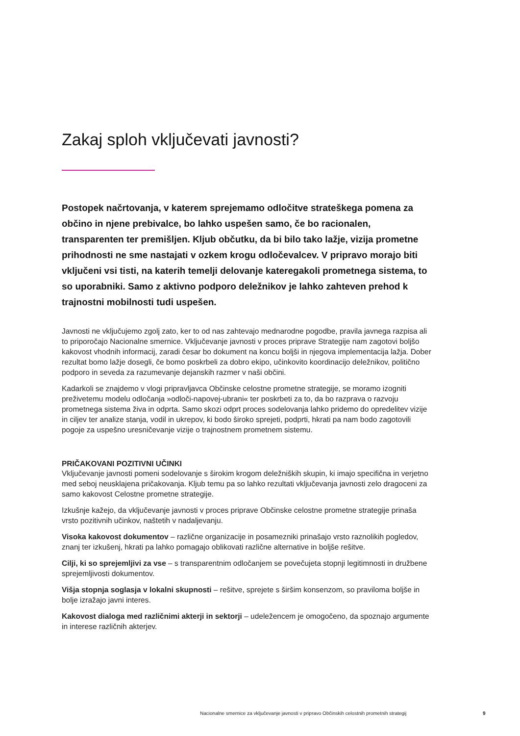Zakaj sploh vključevati javnosti?
Postopek načrtovanja, v katerem sprejemamo odločitve strateškega pomena za občino in njene prebivalce, bo lahko uspešen samo, če bo racionalen, transparenten ter premišljen. Kljub občutku, da bi bilo tako lažje, vizija prometne prihodnosti ne sme nastajati v ozkem krogu odločevalcev. V pripravo morajo biti vključeni vsi tisti, na katerih temelji delovanje kateregakoli prometnega sistema, to so uporabniki. Samo z aktivno podporo deležnikov je lahko zahteven prehod k trajnostni mobilnosti tudi uspešen.
Javnosti ne vključujemo zgolj zato, ker to od nas zahtevajo mednarodne pogodbe, pravila javnega razpisa ali to priporočajo Nacionalne smernice. Vključevanje javnosti v proces priprave Strategije nam zagotovi boljšo kakovost vhodnih informacij, zaradi česar bo dokument na koncu boljši in njegova implementacija lažja. Dober rezultat bomo lažje dosegli, če bomo poskrbeli za dobro ekipo, učinkovito koordinacijo deležnikov, politično podporo in seveda za razumevanje dejanskih razmer v naši občini.
Kadarkoli se znajdemo v vlogi pripravljavca Občinske celostne prometne strategije, se moramo izogniti preživetemu modelu odločanja »odloči-napovej-ubrani« ter poskrbeti za to, da bo razprava o razvoju prometnega sistema živa in odprta. Samo skozi odprt proces sodelovanja lahko pridemo do opredelitev vizije in ciljev ter analize stanja, vodil in ukrepov, ki bodo široko sprejeti, podprti, hkrati pa nam bodo zagotovili pogoje za uspešno uresničevanje vizije o trajnostnem prometnem sistemu.
PRIČAKOVANI POZITIVNI UČINKI
Vključevanje javnosti pomeni sodelovanje s širokim krogom deležniških skupin, ki imajo specifična in verjetno med seboj neusklajena pričakovanja. Kljub temu pa so lahko rezultati vključevanja javnosti zelo dragoceni za samo kakovost Celostne prometne strategije.
Izkušnje kažejo, da vključevanje javnosti v proces priprave Občinske celostne prometne strategije prinaša vrsto pozitivnih učinkov, naštetih v nadaljevanju.
Visoka kakovost dokumentov – različne organizacije in posamezniki prinašajo vrsto raznolikih pogledov, znanj ter izkušenj, hkrati pa lahko pomagajo oblikovati različne alternative in boljše rešitve.
Cilji, ki so sprejemljivi za vse – s transparentnim odločanjem se povečujeta stopnji legitimnosti in družbene sprejemljivosti dokumentov.
Višja stopnja soglasja v lokalni skupnosti – rešitve, sprejete s širšim konsenzom, so praviloma boljše in bolje izražajo javni interes.
Kakovost dialoga med različnimi akterji in sektorji – udeležencem je omogočeno, da spoznajo argumente in interese različnih akterjev.
Nacionalne smernice za vključevanje javnosti v pripravo Občinskih celostnih prometnih strategij 9